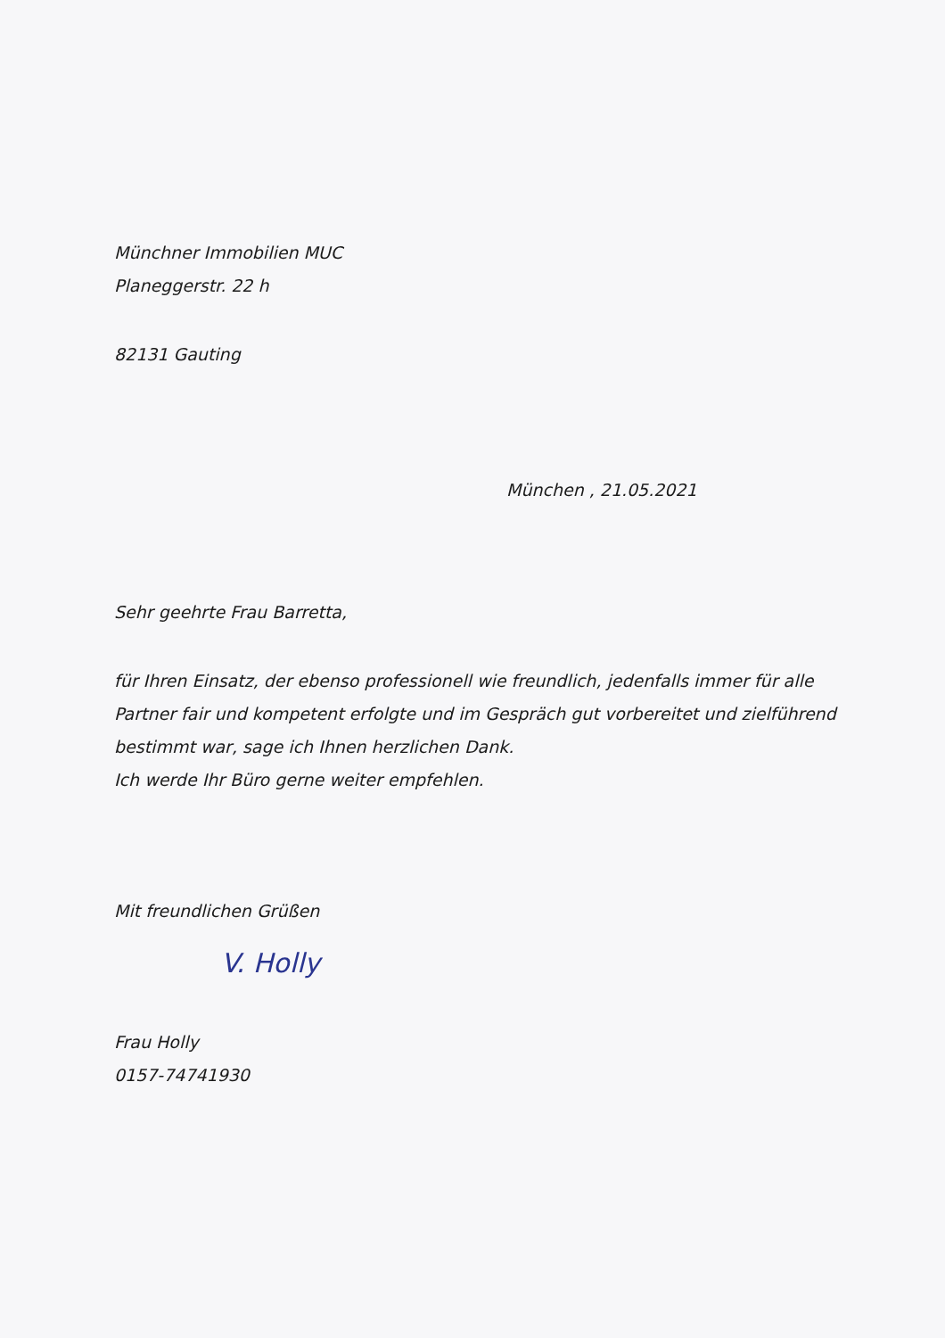Münchner Immobilien MUC
Planeggerstr. 22 h
82131 Gauting
München , 21.05.2021
Sehr geehrte Frau Barretta,
für Ihren Einsatz, der ebenso professionell wie freundlich, jedenfalls immer für alle Partner fair und kompetent erfolgte und im Gespräch gut vorbereitet und zielführend bestimmt war, sage ich Ihnen herzlichen Dank.
Ich werde Ihr Büro gerne weiter empfehlen.
Mit freundlichen Grüßen
V. Holly
Frau Holly
0157-74741930